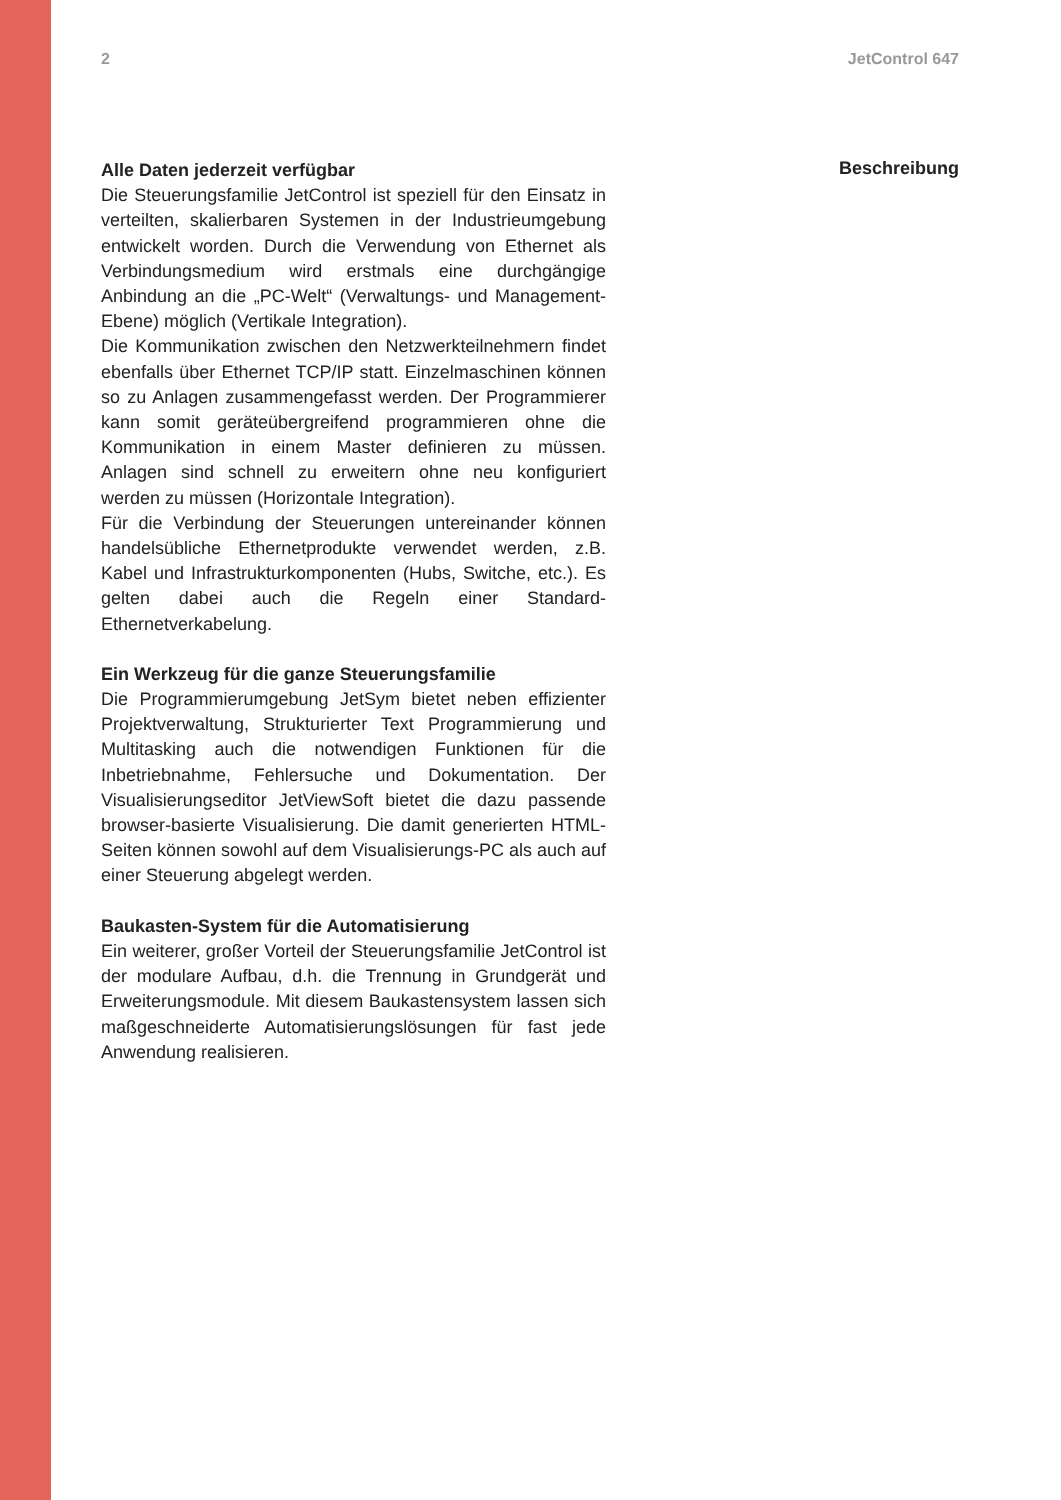2 JetControl 647
Alle Daten jederzeit verfügbar
Die Steuerungsfamilie JetControl ist speziell für den Einsatz in verteilten, skalierbaren Systemen in der Industrieumgebung entwickelt worden. Durch die Verwendung von Ethernet als Verbindungsmedium wird erstmals eine durchgängige Anbindung an die „PC-Welt“ (Verwaltungs- und Management-Ebene) möglich (Vertikale Integration).
Die Kommunikation zwischen den Netzwerkteilnehmern findet ebenfalls über Ethernet TCP/IP statt. Einzelmaschinen können so zu Anlagen zusammengefasst werden. Der Programmierer kann somit geräteübergreifend programmieren ohne die Kommunikation in einem Master definieren zu müssen. Anlagen sind schnell zu erweitern ohne neu konfiguriert werden zu müssen (Horizontale Integration).
Für die Verbindung der Steuerungen untereinander können handelsübliche Ethernetprodukte verwendet werden, z.B. Kabel und Infrastrukturkomponenten (Hubs, Switche, etc.). Es gelten dabei auch die Regeln einer Standard-Ethernetverkabelung.
Ein Werkzeug für die ganze Steuerungsfamilie
Die Programmierumgebung JetSym bietet neben effizienter Projektverwaltung, Strukturierter Text Programmierung und Multitasking auch die notwendigen Funktionen für die Inbetriebnahme, Fehlersuche und Dokumentation. Der Visualisierungseditor JetViewSoft bietet die dazu passende browser-basierte Visualisierung. Die damit generierten HTML-Seiten können sowohl auf dem Visualisierungs-PC als auch auf einer Steuerung abgelegt werden.
Baukasten-System für die Automatisierung
Ein weiterer, großer Vorteil der Steuerungsfamilie JetControl ist der modulare Aufbau, d.h. die Trennung in Grundgerät und Erweiterungsmodule. Mit diesem Baukastensystem lassen sich maßgeschneiderte Automatisierungslösungen für fast jede Anwendung realisieren.
Beschreibung